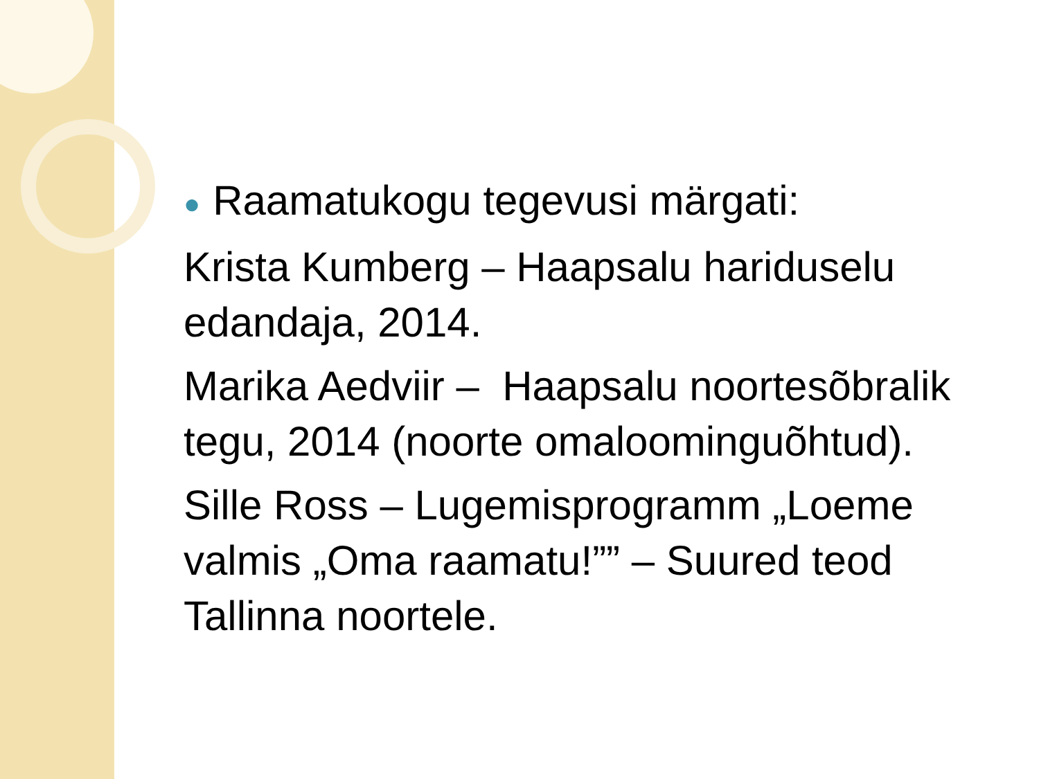● Raamatukogu tegevusi märgati:
Krista Kumberg – Haapsalu hariduselu edandaja, 2014.
Marika Aedviir – Haapsalu noortesõbralik tegu, 2014 (noorte omaloominguõhtud).
Sille Ross – Lugemisprogramm „Loeme valmis „Oma raamatu!”” – Suured teod Tallinna noortele.